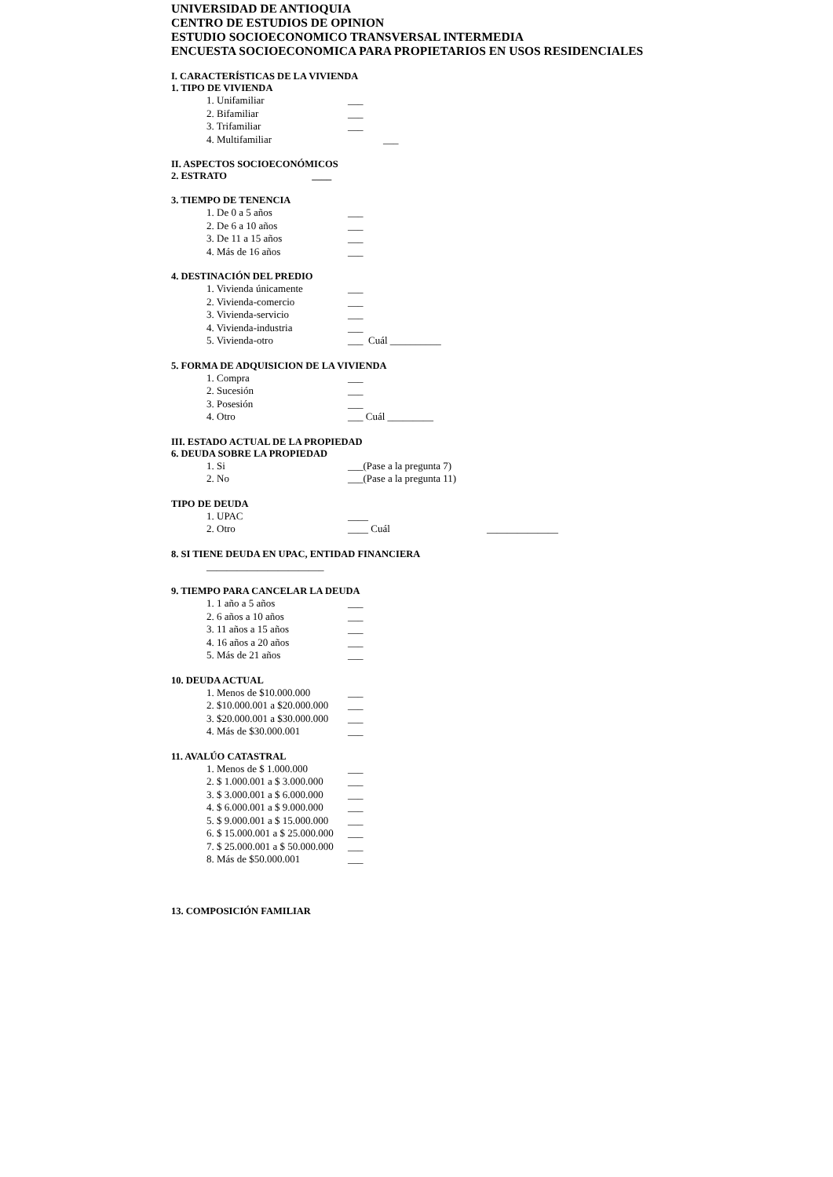UNIVERSIDAD DE ANTIOQUIA
CENTRO DE ESTUDIOS DE OPINION
ESTUDIO SOCIOECONOMICO TRANSVERSAL INTERMEDIA
ENCUESTA SOCIOECONOMICA PARA PROPIETARIOS EN USOS RESIDENCIALES
I. CARACTERÍSTICAS DE LA VIVIENDA
1. TIPO DE VIVIENDA
1. Unifamiliar ___
2. Bifamiliar ___
3. Trifamiliar ___
4. Multifamiliar ___
II. ASPECTOS SOCIOECONÓMICOS
2. ESTRATO ____
3. TIEMPO DE TENENCIA
1. De 0 a 5 años ___
2. De 6 a 10 años ___
3. De 11 a 15 años ___
4. Más de 16 años ___
4. DESTINACIÓN DEL PREDIO
1. Vivienda únicamente ___
2. Vivienda-comercio ___
3. Vivienda-servicio ___
4. Vivienda-industria ___
5. Vivienda-otro ___ Cuál __________
5. FORMA DE ADQUISICION DE LA VIVIENDA
1. Compra ___
2. Sucesión ___
3. Posesión ___
4. Otro ___ Cuál _________
III. ESTADO ACTUAL DE LA PROPIEDAD
6. DEUDA SOBRE LA PROPIEDAD
1. Si ___(Pase a la pregunta 7)
2. No ___(Pase a la pregunta 11)
TIPO DE DEUDA
1. UPAC ____
2. Otro ____ Cuál ______________
8. SI TIENE DEUDA EN UPAC, ENTIDAD FINANCIERA
_______________________
9. TIEMPO PARA CANCELAR LA DEUDA
1. 1 año a 5 años ___
2. 6 años a 10 años ___
3. 11 años a 15 años ___
4. 16 años a 20 años ___
5. Más de 21 años ___
10. DEUDA ACTUAL
1. Menos de $10.000.000 ___
2. $10.000.001 a $20.000.000 ___
3. $20.000.001 a $30.000.000 ___
4. Más de $30.000.001 ___
11. AVALÚO CATASTRAL
1. Menos de $ 1.000.000 ___
2. $ 1.000.001 a $ 3.000.000 ___
3. $ 3.000.001 a $ 6.000.000 ___
4. $ 6.000.001 a $ 9.000.000 ___
5. $ 9.000.001 a $ 15.000.000 ___
6. $ 15.000.001 a $ 25.000.000 ___
7. $ 25.000.001 a $ 50.000.000 ___
8. Más de $50.000.001 ___
13. COMPOSICIÓN FAMILIAR